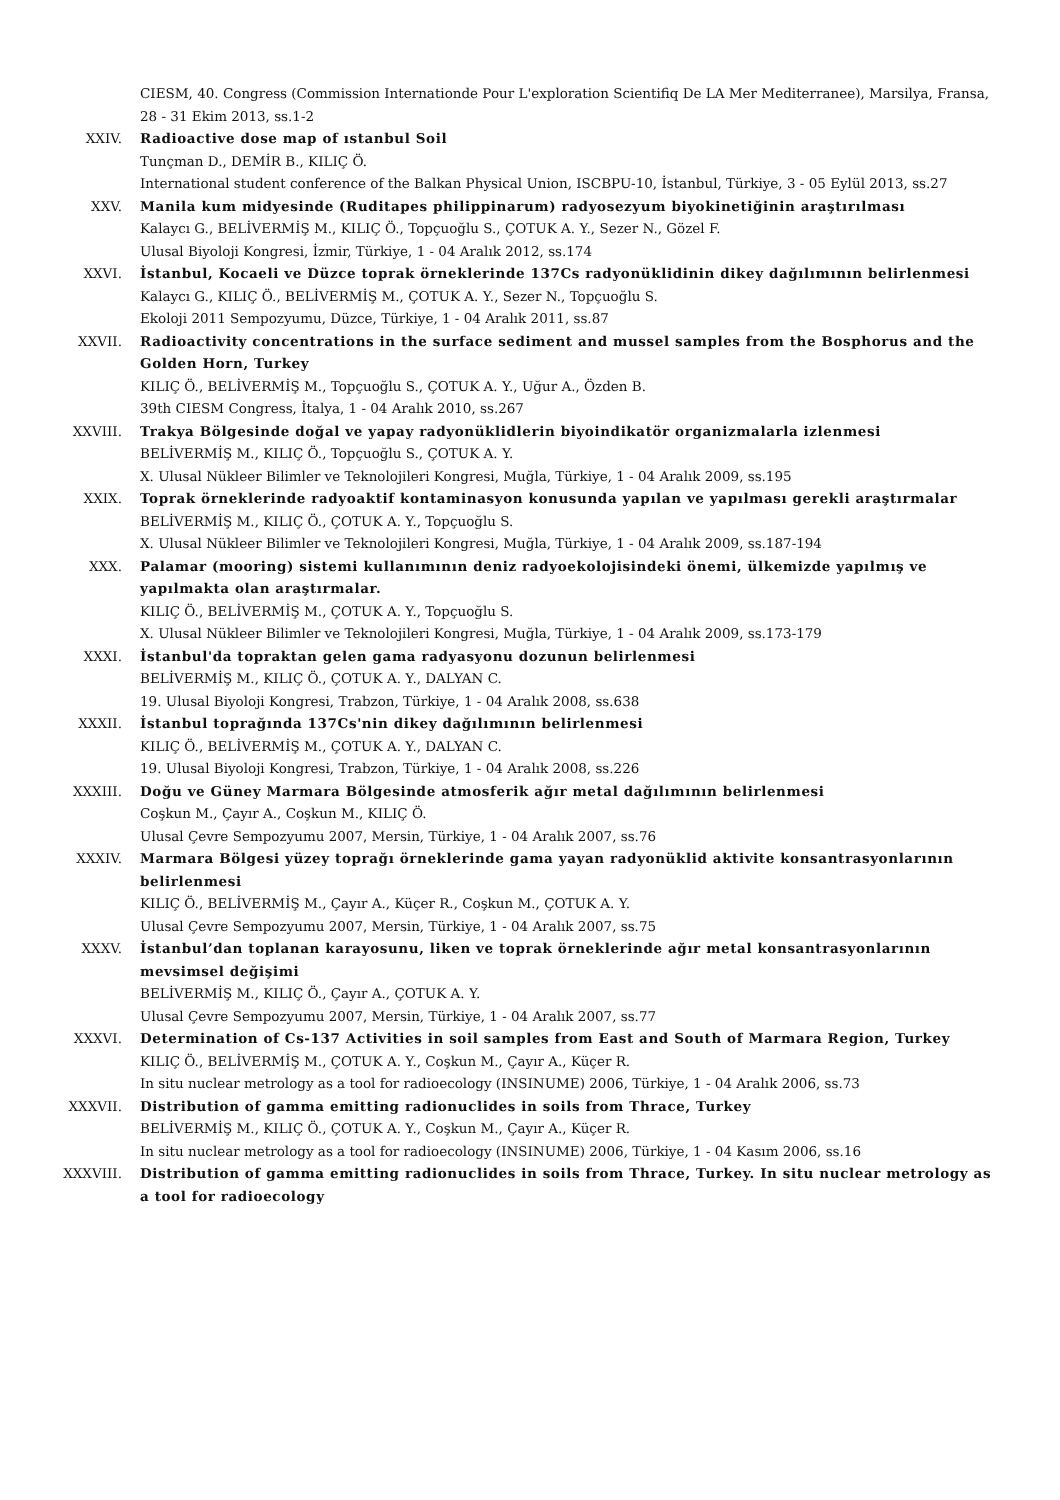CIESM, 40. Congress (Commission Internationde Pour L'exploration Scientifiq De LA Mer Mediterranee), Marsilya, Fransa, 28 - 31 Ekim 2013, ss.1-2
XXIV. Radioactive dose map of ıstanbul Soil
Tunçman D., DEMİR B., KILIÇ Ö.
International student conference of the Balkan Physical Union, ISCBPU-10, İstanbul, Türkiye, 3 - 05 Eylül 2013, ss.27
XXV. Manila kum midyesinde (Ruditapes philippinarum) radyosezyum biyokinetiğinin araştırılması
Kalaycı G., BELİVERMİŞ M., KILIÇ Ö., Topçuoğlu S., ÇOTUK A. Y., Sezer N., Gözel F.
Ulusal Biyoloji Kongresi, İzmir, Türkiye, 1 - 04 Aralık 2012, ss.174
XXVI. İstanbul, Kocaeli ve Düzce toprak örneklerinde 137Cs radyonüklidinin dikey dağılımının belirlenmesi
Kalaycı G., KILIÇ Ö., BELİVERMİŞ M., ÇOTUK A. Y., Sezer N., Topçuoğlu S.
Ekoloji 2011 Sempozyumu, Düzce, Türkiye, 1 - 04 Aralık 2011, ss.87
XXVII. Radioactivity concentrations in the surface sediment and mussel samples from the Bosphorus and the Golden Horn, Turkey
KILIÇ Ö., BELİVERMİŞ M., Topçuoğlu S., ÇOTUK A. Y., Uğur A., Özden B.
39th CIESM Congress, İtalya, 1 - 04 Aralık 2010, ss.267
XXVIII. Trakya Bölgesinde doğal ve yapay radyonüklidlerin biyoindikatör organizmalarla izlenmesi
BELİVERMİŞ M., KILIÇ Ö., Topçuoğlu S., ÇOTUK A. Y.
X. Ulusal Nükleer Bilimler ve Teknolojileri Kongresi, Muğla, Türkiye, 1 - 04 Aralık 2009, ss.195
XXIX. Toprak örneklerinde radyoaktif kontaminasyon konusunda yapılan ve yapılması gerekli araştırmalar
BELİVERMİŞ M., KILIÇ Ö., ÇOTUK A. Y., Topçuoğlu S.
X. Ulusal Nükleer Bilimler ve Teknolojileri Kongresi, Muğla, Türkiye, 1 - 04 Aralık 2009, ss.187-194
XXX. Palamar (mooring) sistemi kullanımının deniz radyoekolojisindeki önemi, ülkemizde yapılmış ve yapılmakta olan araştırmalar.
KILIÇ Ö., BELİVERMİŞ M., ÇOTUK A. Y., Topçuoğlu S.
X. Ulusal Nükleer Bilimler ve Teknolojileri Kongresi, Muğla, Türkiye, 1 - 04 Aralık 2009, ss.173-179
XXXI. İstanbul'da topraktan gelen gama radyasyonu dozunun belirlenmesi
BELİVERMİŞ M., KILIÇ Ö., ÇOTUK A. Y., DALYAN C.
19. Ulusal Biyoloji Kongresi, Trabzon, Türkiye, 1 - 04 Aralık 2008, ss.638
XXXII. İstanbul toprağında 137Cs'nin dikey dağılımının belirlenmesi
KILIÇ Ö., BELİVERMİŞ M., ÇOTUK A. Y., DALYAN C.
19. Ulusal Biyoloji Kongresi, Trabzon, Türkiye, 1 - 04 Aralık 2008, ss.226
XXXIII. Doğu ve Güney Marmara Bölgesinde atmosferik ağır metal dağılımının belirlenmesi
Coşkun M., Çayır A., Coşkun M., KILIÇ Ö.
Ulusal Çevre Sempozyumu 2007, Mersin, Türkiye, 1 - 04 Aralık 2007, ss.76
XXXIV. Marmara Bölgesi yüzey toprağı örneklerinde gama yayan radyonüklid aktivite konsantrasyonlarının belirlenmesi
KILIÇ Ö., BELİVERMİŞ M., Çayır A., Küçer R., Coşkun M., ÇOTUK A. Y.
Ulusal Çevre Sempozyumu 2007, Mersin, Türkiye, 1 - 04 Aralık 2007, ss.75
XXXV. İstanbul’dan toplanan karayosunu, liken ve toprak örneklerinde ağır metal konsantrasyonlarının mevsimsel değişimi
BELİVERMİŞ M., KILIÇ Ö., Çayır A., ÇOTUK A. Y.
Ulusal Çevre Sempozyumu 2007, Mersin, Türkiye, 1 - 04 Aralık 2007, ss.77
XXXVI. Determination of Cs-137 Activities in soil samples from East and South of Marmara Region, Turkey
KILIÇ Ö., BELİVERMİŞ M., ÇOTUK A. Y., Coşkun M., Çayır A., Küçer R.
In situ nuclear metrology as a tool for radioecology (INSINUME) 2006, Türkiye, 1 - 04 Aralık 2006, ss.73
XXXVII. Distribution of gamma emitting radionuclides in soils from Thrace, Turkey
BELİVERMİŞ M., KILIÇ Ö., ÇOTUK A. Y., Coşkun M., Çayır A., Küçer R.
In situ nuclear metrology as a tool for radioecology (INSINUME) 2006, Türkiye, 1 - 04 Kasım 2006, ss.16
XXXVIII. Distribution of gamma emitting radionuclides in soils from Thrace, Turkey. In situ nuclear metrology as a tool for radioecology